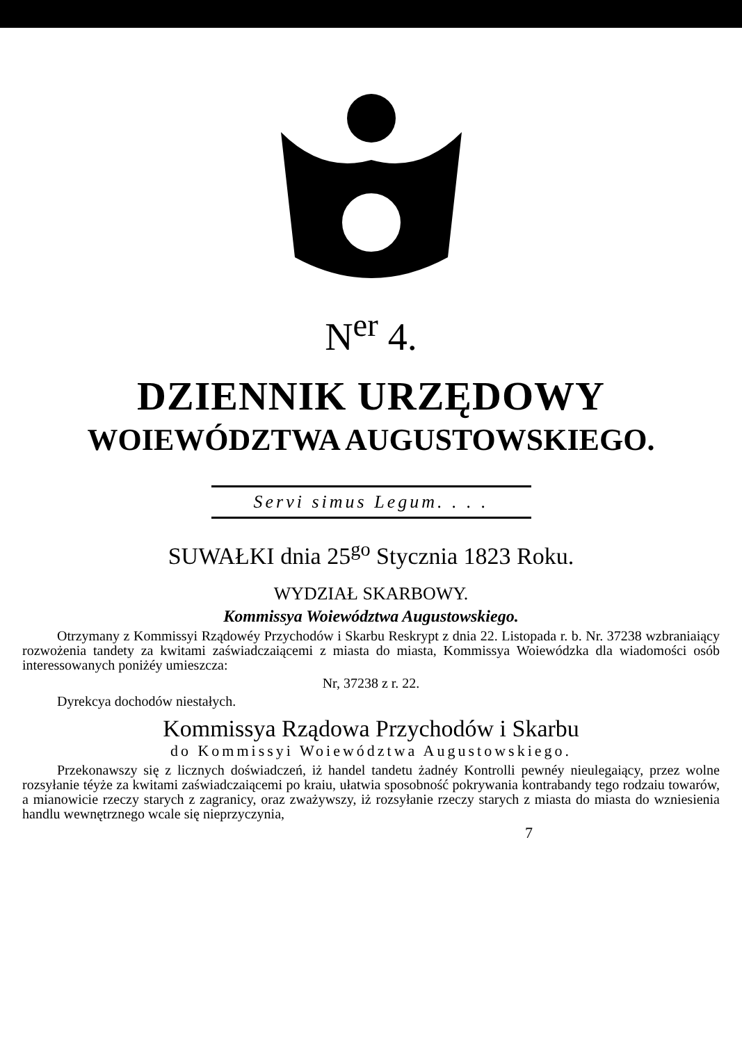N<sup>er</sup> 4.
DZIENNIK URZĘDOWY
WOIEWÓDZTWA AUGUSTOWSKIEGO.
Servi simus Legum. . . .
SUWAŁKI dnia 25<sup>go</sup> Stycznia 1823 Roku.
WYDZIAŁ SKARBOWY.
Kommissya Woiewództwa Augustowskiego.
Otrzymany z Kommissyi Rządowéy Przychodów i Skarbu Reskrypt z dnia 22. Listopada r. b. Nr. 37238 wzbraniaiący rozwożenia tandety za kwitami zaświadczaiącemi z miasta do miasta, Kommissya Woiewódzka dla wiadomości osób interessowanych poniżéy umieszcza:
Nr, 37238 z r. 22.
Dyrekcya dochodów niestałych.
Kommissya Rządowa Przychodów i Skarbu
do Kommissyi Woiewództwa Augustowskiego.
Przekonawszy się z licznych doświadczeń, iż handel tandetu żadnéy Kontrolli pewnéy nieulegaiący, przez wolne rozsyłanie téyże za kwitami zaświadczaiącemi po kraiu, ułatwia sposobność pokrywania kontrabandy tego rodzaiu towarów, a mianowicie rzeczy starych z zagranicy, oraz zważywszy, iż rozsyłanie rzeczy starych z miasta do miasta do wzniesienia handlu wewnętrznego wcale się nieprzyczynia,
7